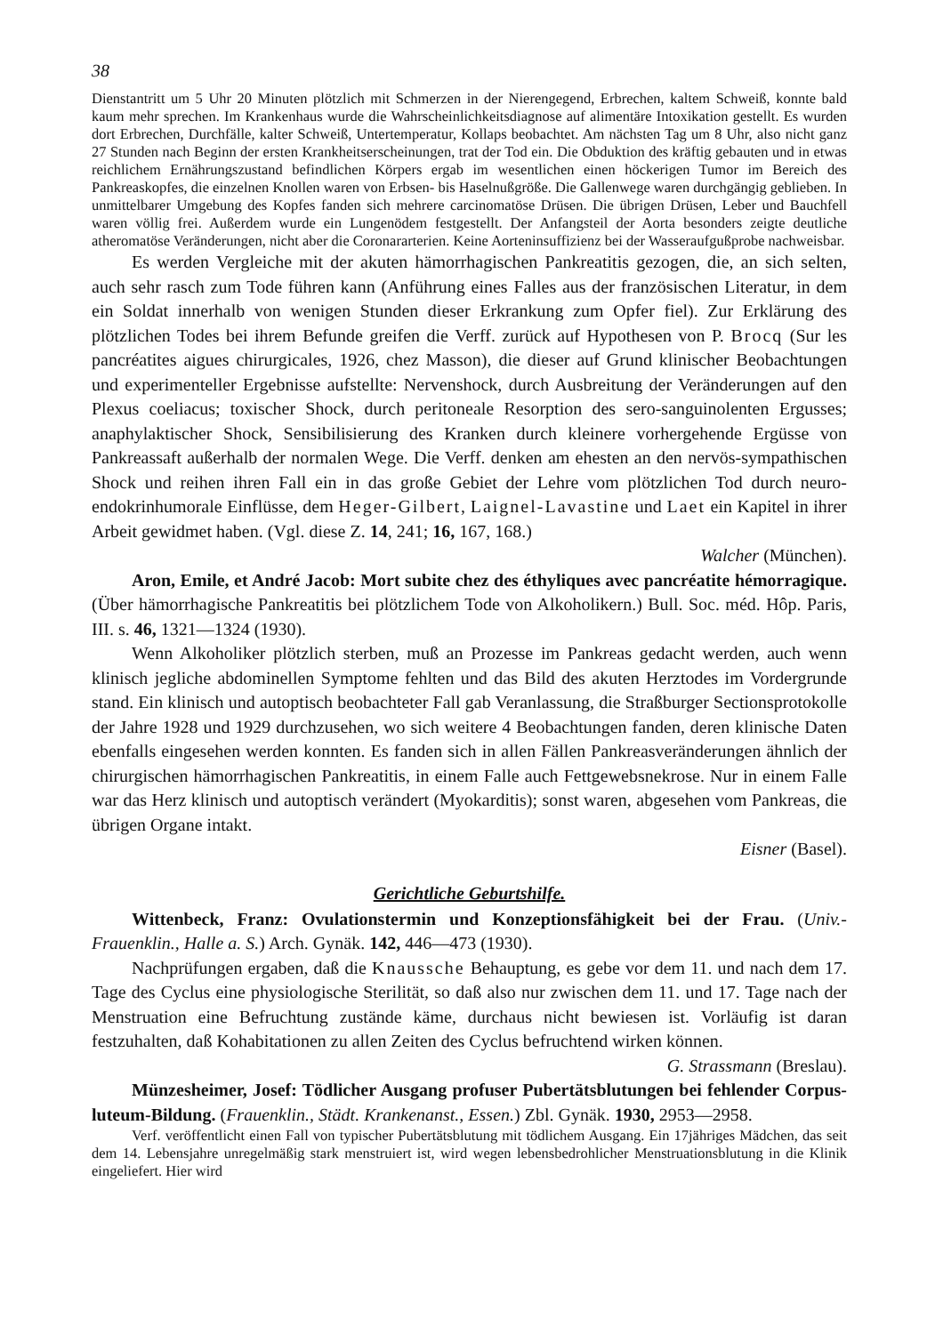38
Dienstantritt um 5 Uhr 20 Minuten plötzlich mit Schmerzen in der Nierengegend, Erbrechen, kaltem Schweiß, konnte bald kaum mehr sprechen. Im Krankenhaus wurde die Wahrscheinlichkeitsdiagnose auf alimentäre Intoxikation gestellt. Es wurden dort Erbrechen, Durchfälle, kalter Schweiß, Untertemperatur, Kollaps beobachtet. Am nächsten Tag um 8 Uhr, also nicht ganz 27 Stunden nach Beginn der ersten Krankheitserscheinungen, trat der Tod ein. Die Obduktion des kräftig gebauten und in etwas reichlichem Ernährungszustand befindlichen Körpers ergab im wesentlichen einen höckerigen Tumor im Bereich des Pankreaskopfes, die einzelnen Knollen waren von Erbsen- bis Haselnußgröße. Die Gallenwege waren durchgängig geblieben. In unmittelbarer Umgebung des Kopfes fanden sich mehrere carcinomatöse Drüsen. Die übrigen Drüsen, Leber und Bauchfell waren völlig frei. Außerdem wurde ein Lungenödem festgestellt. Der Anfangsteil der Aorta besonders zeigte deutliche atheromatöse Veränderungen, nicht aber die Coronararterien. Keine Aorteninsuffizienz bei der Wasseraufgußprobe nachweisbar.
Es werden Vergleiche mit der akuten hämorrhagischen Pankreatitis gezogen, die, an sich selten, auch sehr rasch zum Tode führen kann (Anführung eines Falles aus der französischen Literatur, in dem ein Soldat innerhalb von wenigen Stunden dieser Erkrankung zum Opfer fiel). Zur Erklärung des plötzlichen Todes bei ihrem Befunde greifen die Verff. zurück auf Hypothesen von P. Brocq (Sur les pancréatites aigues chirurgicales, 1926, chez Masson), die dieser auf Grund klinischer Beobachtungen und experimenteller Ergebnisse aufstellte: Nervenshock, durch Ausbreitung der Veränderungen auf den Plexus coeliacus; toxischer Shock, durch peritoneale Resorption des sero-sanguinolenten Ergusses; anaphylaktischer Shock, Sensibilisierung des Kranken durch kleinere vorhergehende Ergüsse von Pankreassaft außerhalb der normalen Wege. Die Verff. denken am ehesten an den nervös-sympathischen Shock und reihen ihren Fall ein in das große Gebiet der Lehre vom plötzlichen Tod durch neuro-endokrinhumorale Einflüsse, dem Heger-Gilbert, Laignel-Lavastine und Laet ein Kapitel in ihrer Arbeit gewidmet haben. (Vgl. diese Z. 14, 241; 16, 167, 168.)
Walcher (München).
Aron, Emile, et André Jacob: Mort subite chez des éthyliques avec pancréatite hémorragique. (Über hämorrhagische Pankreatitis bei plötzlichem Tode von Alkoholikern.) Bull. Soc. méd. Hôp. Paris, III. s. 46, 1321—1324 (1930).
Wenn Alkoholiker plötzlich sterben, muß an Prozesse im Pankreas gedacht werden, auch wenn klinisch jegliche abdominellen Symptome fehlten und das Bild des akuten Herztodes im Vordergrunde stand. Ein klinisch und autoptisch beobachteter Fall gab Veranlassung, die Straßburger Sectionsprotokolle der Jahre 1928 und 1929 durchzusehen, wo sich weitere 4 Beobachtungen fanden, deren klinische Daten ebenfalls eingesehen werden konnten. Es fanden sich in allen Fällen Pankreasveränderungen ähnlich der chirurgischen hämorrhagischen Pankreatitis, in einem Falle auch Fettgewebsnekrose. Nur in einem Falle war das Herz klinisch und autoptisch verändert (Myokarditis); sonst waren, abgesehen vom Pankreas, die übrigen Organe intakt.
Eisner (Basel).
Gerichtliche Geburtshilfe.
Wittenbeck, Franz: Ovulationstermin und Konzeptionsfähigkeit bei der Frau. (Univ.-Frauenklin., Halle a. S.) Arch. Gynäk. 142, 446—473 (1930).
Nachprüfungen ergaben, daß die Knaussche Behauptung, es gebe vor dem 11. und nach dem 17. Tage des Cyclus eine physiologische Sterilität, so daß also nur zwischen dem 11. und 17. Tage nach der Menstruation eine Befruchtung zustände käme, durchaus nicht bewiesen ist. Vorläufig ist daran festzuhalten, daß Kohabitationen zu allen Zeiten des Cyclus befruchtend wirken können. G. Strassmann (Breslau).
Münzesheimer, Josef: Tödlicher Ausgang profuser Pubertätsblutungen bei fehlender Corpus-luteum-Bildung. (Frauenklin., Städt. Krankenanst., Essen.) Zbl. Gynäk. 1930, 2953—2958.
Verf. veröffentlicht einen Fall von typischer Pubertätsblutung mit tödlichem Ausgang. Ein 17jähriges Mädchen, das seit dem 14. Lebensjahre unregelmäßig stark menstruiert ist, wird wegen lebensbedrohlicher Menstruationsblutung in die Klinik eingeliefert. Hier wird